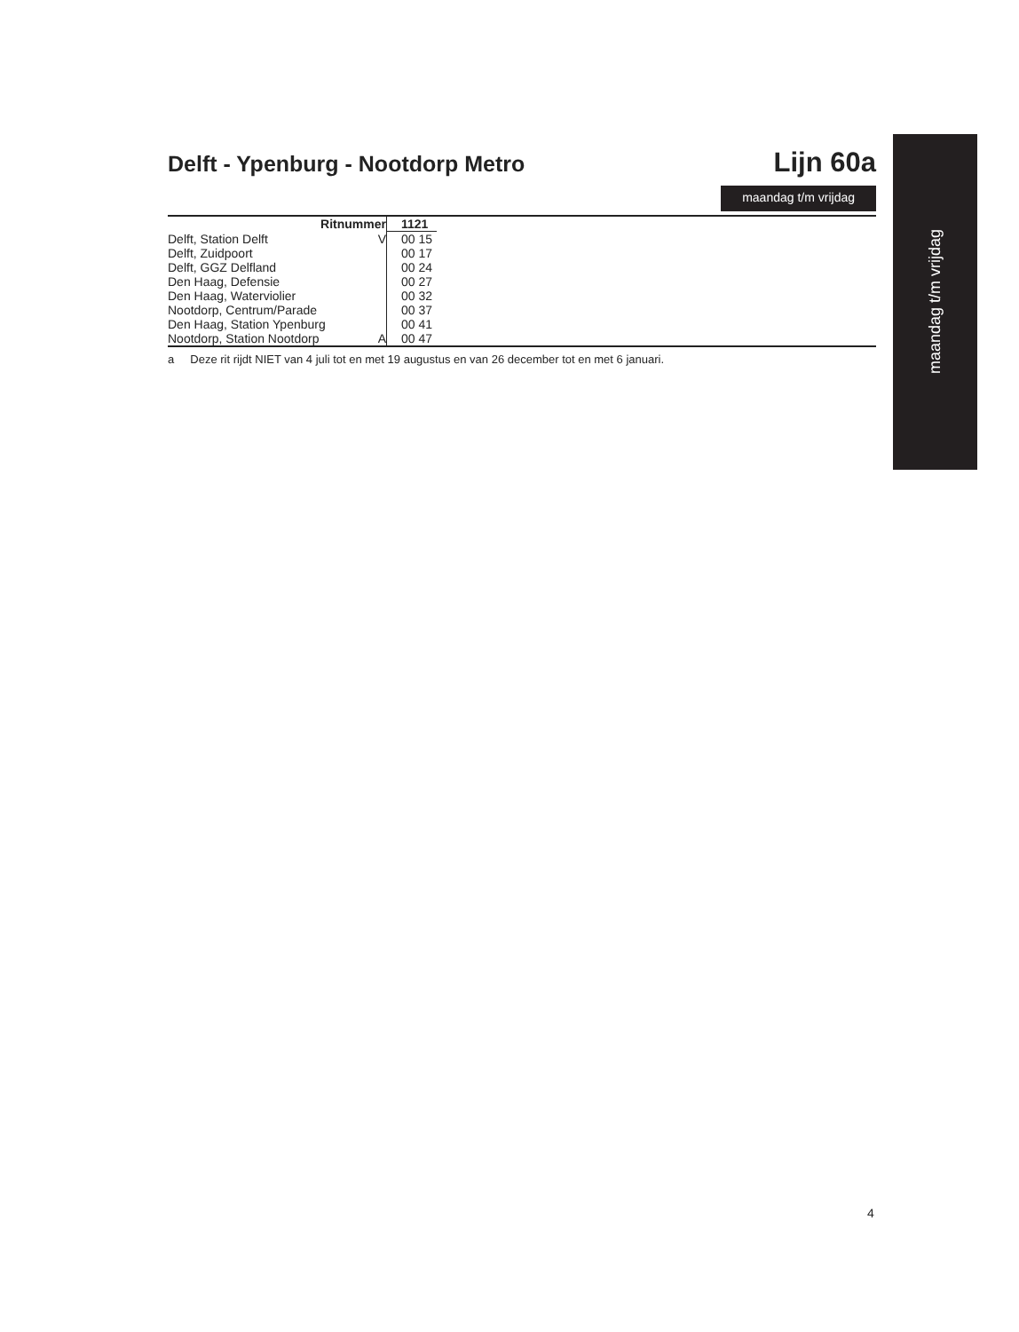Delft - Ypenburg - Nootdorp Metro Lijn 60a
maandag t/m vrijdag
maandag t/m vrijdag
| Ritnummer | 1121 | |
| Delft, Station Delft V | 00 15 | |
| Delft, Zuidpoort | 00 17 | |
| Delft, GGZ Delfland | 00 24 | |
| Den Haag, Defensie | 00 27 | |
| Den Haag, Waterviolier | 00 32 | |
| Nootdorp, Centrum/Parade | 00 37 | |
| Den Haag, Station Ypenburg | 00 41 | |
| Nootdorp, Station Nootdorp A | 00 47 | |
a Deze rit rijdt NIET van 4 juli tot en met 19 augustus en van 26 december tot en met 6 januari.
4